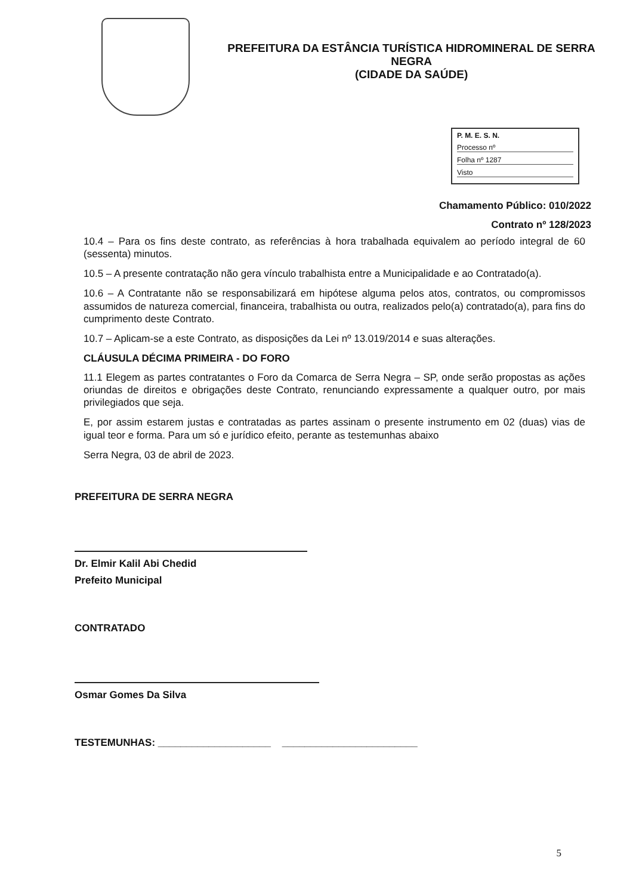PREFEITURA DA ESTÂNCIA TURÍSTICA HIDROMINERAL DE SERRA NEGRA
(CIDADE DA SAÚDE)
P. M. E. S. N.
Processo nº
Folha nº 1287
Visto
Chamamento Público: 010/2022
Contrato nº 128/2023
10.4 – Para os fins deste contrato, as referências à hora trabalhada equivalem ao período integral de 60 (sessenta) minutos.
10.5 – A presente contratação não gera vínculo trabalhista entre a Municipalidade e ao Contratado(a).
10.6 – A Contratante não se responsabilizará em hipótese alguma pelos atos, contratos, ou compromissos assumidos de natureza comercial, financeira, trabalhista ou outra, realizados pelo(a) contratado(a), para fins do cumprimento deste Contrato.
10.7 – Aplicam-se a este Contrato, as disposições da Lei nº 13.019/2014 e suas alterações.
CLÁUSULA DÉCIMA PRIMEIRA - DO FORO
11.1 Elegem as partes contratantes o Foro da Comarca de Serra Negra – SP, onde serão propostas as ações oriundas de direitos e obrigações deste Contrato, renunciando expressamente a qualquer outro, por mais privilegiados que seja.
E, por assim estarem justas e contratadas as partes assinam o presente instrumento em 02 (duas) vias de igual teor e forma. Para um só e jurídico efeito, perante as testemunhas abaixo
Serra Negra, 03 de abril de 2023.
PREFEITURA DE SERRA NEGRA
Dr. Elmir Kalil Abi Chedid
Prefeito Municipal
CONTRATADO
Osmar Gomes Da Silva
TESTEMUNHAS: ____________________ ________________________
5